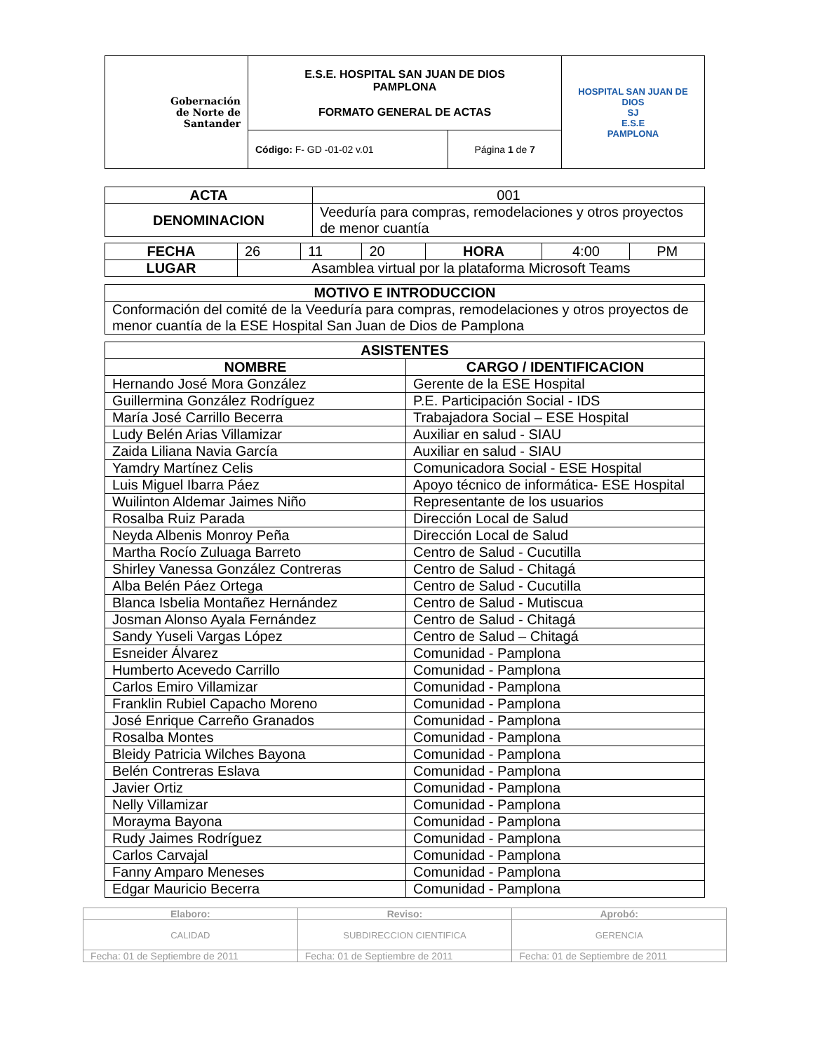| Gobernación de Norte de Santander | E.S.E. HOSPITAL SAN JUAN DE DIOS PAMPLONA FORMATO GENERAL DE ACTAS | | HOSPITAL SAN JUAN DE DIOS SJ E.S.E PAMPLONA |
| | Código: F- GD -01-02 v.01 | Página 1 de 7 | |
| ACTA | 001 |
| DENOMINACION | Veeduría para compras, remodelaciones y otros proyectos de menor cuantía |
| FECHA | 26 | 11 | 20 | HORA | 4:00 | PM |
| LUGAR | Asamblea virtual por la plataforma Microsoft Teams | | | | | |
| MOTIVO E INTRODUCCION |
| --- |
| Conformación del comité de la Veeduría para compras, remodelaciones y otros proyectos de menor cuantía de la ESE Hospital San Juan de Dios de Pamplona |
| ASISTENTES | |
| --- | --- |
| NOMBRE | CARGO / IDENTIFICACION |
| Hernando José Mora González | Gerente de la ESE Hospital |
| Guillermina González Rodríguez | P.E. Participación Social - IDS |
| María José Carrillo Becerra | Trabajadora Social – ESE Hospital |
| Ludy Belén Arias Villamizar | Auxiliar en salud - SIAU |
| Zaida Liliana Navia García | Auxiliar en salud - SIAU |
| Yamdry Martínez Celis | Comunicadora Social - ESE Hospital |
| Luis Miguel Ibarra Páez | Apoyo técnico de informática- ESE Hospital |
| Wuilinton Aldemar Jaimes Niño | Representante de los usuarios |
| Rosalba Ruiz Parada | Dirección Local de Salud |
| Neyda Albenis Monroy Peña | Dirección Local de Salud |
| Martha Rocío Zuluaga Barreto | Centro de Salud - Cucutilla |
| Shirley Vanessa González Contreras | Centro de Salud - Chitagá |
| Alba Belén Páez Ortega | Centro de Salud - Cucutilla |
| Blanca Isbelia Montañez Hernández | Centro de Salud - Mutiscua |
| Josman Alonso Ayala Fernández | Centro de Salud - Chitagá |
| Sandy Yuseli Vargas López | Centro de Salud – Chitagá |
| Esneider Álvarez | Comunidad - Pamplona |
| Humberto Acevedo Carrillo | Comunidad - Pamplona |
| Carlos Emiro Villamizar | Comunidad - Pamplona |
| Franklin Rubiel Capacho Moreno | Comunidad - Pamplona |
| José Enrique Carreño Granados | Comunidad - Pamplona |
| Rosalba Montes | Comunidad - Pamplona |
| Bleidy Patricia Wilches Bayona | Comunidad - Pamplona |
| Belén Contreras Eslava | Comunidad - Pamplona |
| Javier Ortiz | Comunidad - Pamplona |
| Nelly Villamizar | Comunidad - Pamplona |
| Morayma Bayona | Comunidad - Pamplona |
| Rudy Jaimes Rodríguez | Comunidad - Pamplona |
| Carlos Carvajal | Comunidad - Pamplona |
| Fanny Amparo Meneses | Comunidad - Pamplona |
| Edgar Mauricio Becerra | Comunidad - Pamplona |
| Elaboro: | Reviso: | Aprobó: |
| CALIDAD | SUBDIRECCION CIENTIFICA | GERENCIA |
| Fecha: 01 de Septiembre de 2011 | Fecha: 01 de Septiembre de 2011 | Fecha: 01 de Septiembre de 2011 |